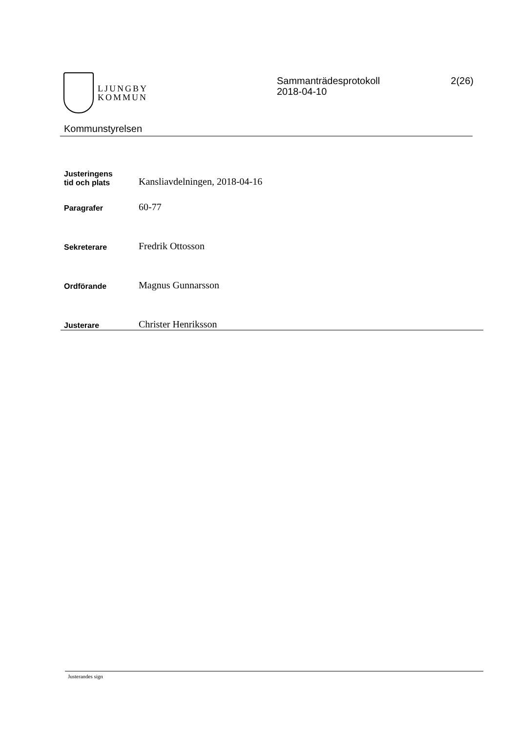LJUNGBY
KOMMUN
Sammanträdesprotokoll
2018-04-10
2(26)
Kommunstyrelsen
Justeringens
tid och plats
Kansliavdelningen, 2018-04-16
Paragrafer
60-77
Sekreterare
Fredrik Ottosson
Ordförande
Magnus Gunnarsson
Justerare
Christer Henriksson
Justerandes sign